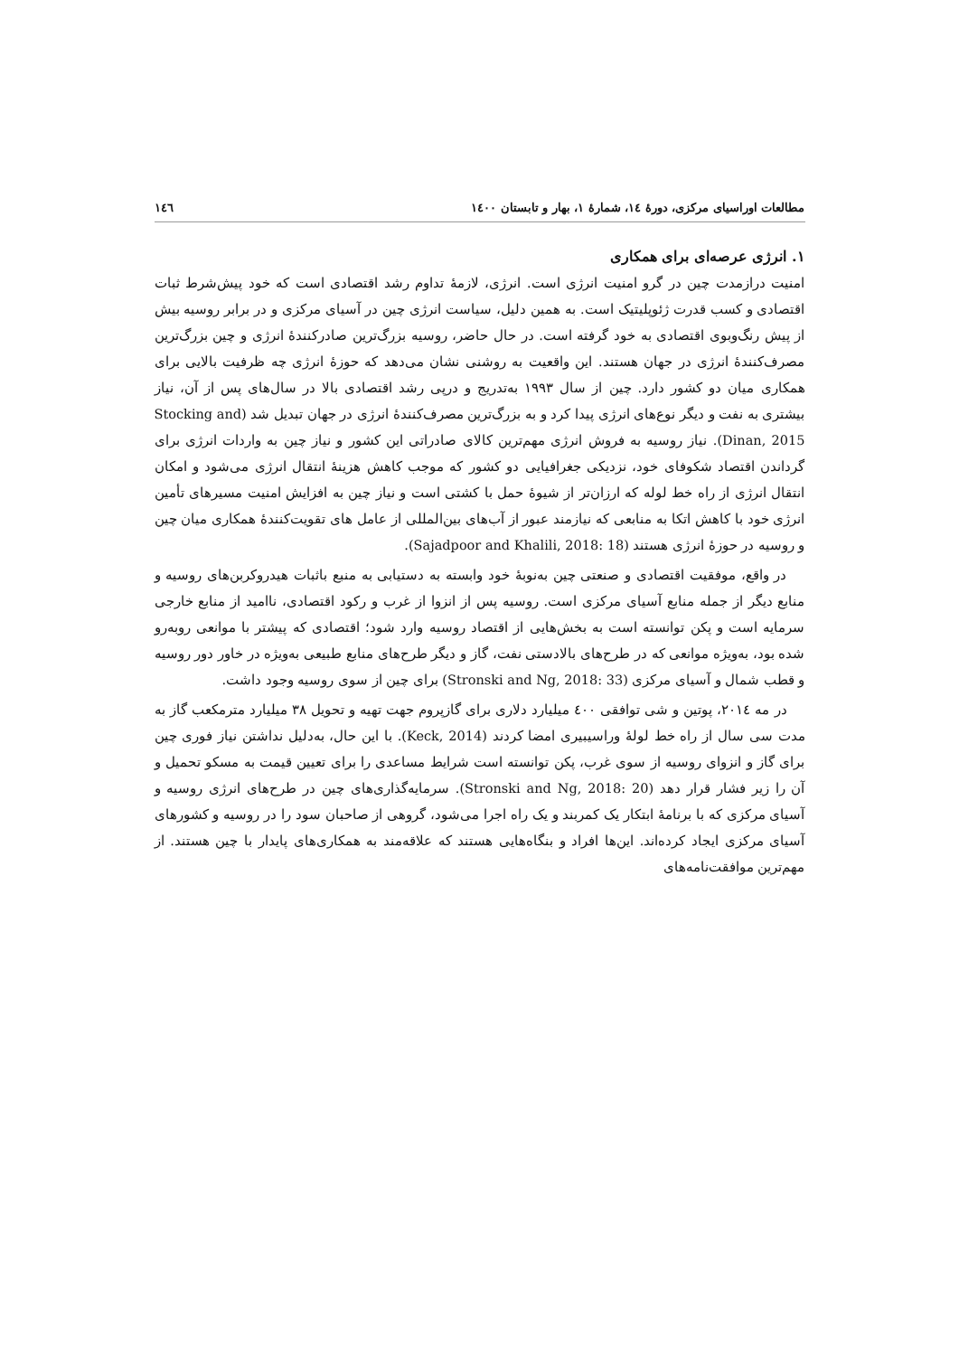مطالعات اوراسیای مرکزی، دورهٔ ۱٤، شمارهٔ ۱، بهار و تابستان ۱٤۰۰ ۱٤٦
۱. انرژی عرصه‌ای برای همکاری
امنیت درازمدت چین در گرو امنیت انرژی است. انرژی، لازمهٔ تداوم رشد اقتصادی است که خود پیش‌شرط ثبات اقتصادی و کسب قدرت ژئوپلیتیک است. به همین دلیل، سیاست انرژی چین در آسیای مرکزی و در برابر روسیه بیش از پیش رنگ‌وبوی اقتصادی به خود گرفته است. در حال حاضر، روسیه بزرگ‌ترین صادرکنندهٔ انرژی و چین بزرگ‌ترین مصرف‌کنندهٔ انرژی در جهان هستند. این واقعیت به روشنی نشان می‌دهد که حوزهٔ انرژی چه ظرفیت بالایی برای همکاری میان دو کشور دارد. چین از سال ۱۹۹۳ به‌تدریج و درپی رشد اقتصادی بالا در سال‌های پس از آن، نیاز بیشتری به نفت و دیگر نوع‌های انرژی پیدا کرد و به بزرگ‌ترین مصرف‌کنندهٔ انرژی در جهان تبدیل شد (Stocking and Dinan, 2015). نیاز روسیه به فروش انرژی مهم‌ترین کالای صادراتی این کشور و نیاز چین به واردات انرژی برای گرداندن اقتصاد شکوفای خود، نزدیکی جغرافیایی دو کشور که موجب کاهش هزینهٔ انتقال انرژی می‌شود و امکان انتقال انرژی از راه خط لوله که ارزان‌تر از شیوهٔ حمل با کشتی است و نیاز چین به افزایش امنیت مسیرهای تأمین انرژی خود با کاهش اتکا به منابعی که نیازمند عبور از آب‌های بین‌المللی از عامل های تقویت‌کنندهٔ همکاری میان چین و روسیه در حوزهٔ انرژی هستند (Sajadpoor and Khalili, 2018: 18).
در واقع، موفقیت اقتصادی و صنعتی چین به‌نوبهٔ خود وابسته به دستیابی به منبع باثبات هیدروکربن‌های روسیه و منابع دیگر از جمله منابع آسیای مرکزی است. روسیه پس از انزوا از غرب و رکود اقتصادی، ناامید از منابع خارجی سرمایه است و پکن توانسته است به بخش‌هایی از اقتصاد روسیه وارد شود؛ اقتصادی که پیشتر با موانعی روبه‌رو شده بود، به‌ویژه موانعی که در طرح‌های بالادستی نفت، گاز و دیگر طرح‌های منابع طبیعی به‌ویژه در خاور دور روسیه و قطب شمال و آسیای مرکزی (Stronski and Ng, 2018: 33) برای چین از سوی روسیه وجود داشت.
در مه ۲۰۱٤، پوتین و شی توافقی ٤۰۰ میلیارد دلاری برای گازپروم جهت تهیه و تحویل ۳۸ میلیارد مترمکعب گاز به مدت سی سال از راه خط لولهٔ وراسیبیری امضا کردند (Keck, 2014). با این حال، به‌دلیل نداشتن نیاز فوری چین برای گاز و انزوای روسیه از سوی غرب، پکن توانسته است شرایط مساعدی را برای تعیین قیمت به مسکو تحمیل و آن را زیر فشار قرار دهد (Stronski and Ng, 2018: 20). سرمایه‌گذاری‌های چین در طرح‌های انرژی روسیه و آسیای مرکزی که با برنامهٔ ابتکار یک کمربند و یک راه اجرا می‌شود، گروهی از صاحبان سود را در روسیه و کشورهای آسیای مرکزی ایجاد کرده‌اند. این‌ها افراد و بنگاه‌هایی هستند که علاقه‌مند به همکاری‌های پایدار با چین هستند. از مهم‌ترین موافقت‌نامه‌های